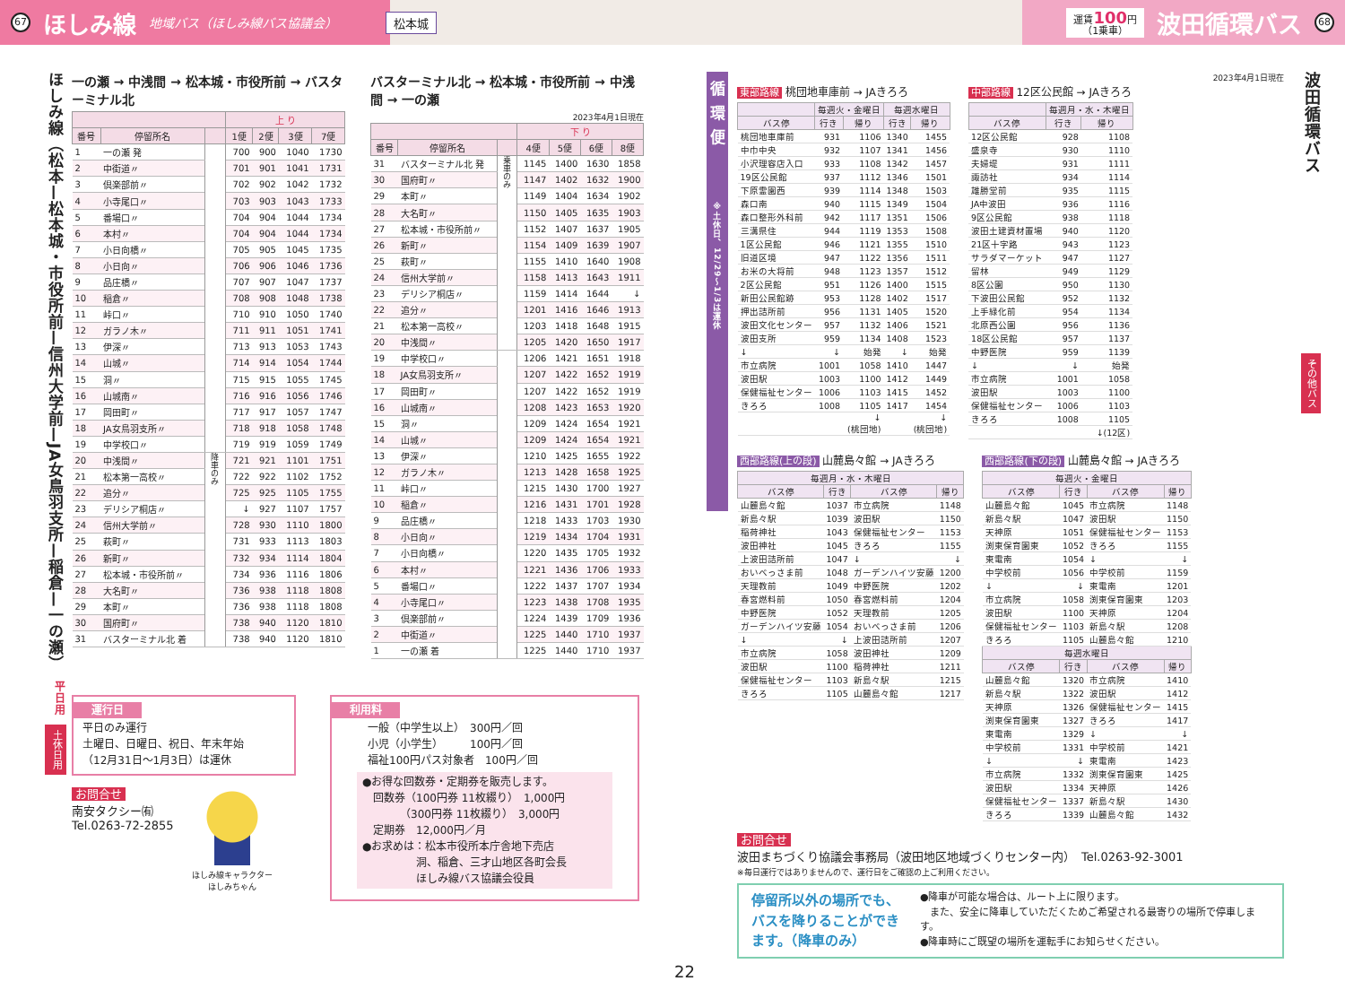67 ほしみ線 地域バス（ほしみ線バス協議会） 松本城 運賃100円
（1乗車） 波田循環バス 68
ほしみ線（松本—松本城・市役所前—信州大学前—JA女鳥羽支所—稲倉—一の瀬）
平日用
土休日用
一の瀬 → 中浅間 → 松本城・市役所前 → バスターミナル北
| | | | 上 り | | | |
| --- | --- | --- | --- | --- | --- | --- |
| 番号 | 停留所名 | | 1便 | 2便 | 3便 | 7便 |
| 1 | 一の瀬 発 | | 700 | 900 | 1040 | 1730 |
| 2 | 中街道〃 | | 701 | 901 | 1041 | 1731 |
| 3 | 倶楽部前〃 | | 702 | 902 | 1042 | 1732 |
| 4 | 小寺尾口〃 | | 703 | 903 | 1043 | 1733 |
| 5 | 番場口〃 | | 704 | 904 | 1044 | 1734 |
| 6 | 本村〃 | | 704 | 904 | 1044 | 1734 |
| 7 | 小日向橋〃 | | 705 | 905 | 1045 | 1735 |
| 8 | 小日向〃 | | 706 | 906 | 1046 | 1736 |
| 9 | 品庄橋〃 | | 707 | 907 | 1047 | 1737 |
| 10 | 稲倉〃 | | 708 | 908 | 1048 | 1738 |
| 11 | 峠口〃 | | 710 | 910 | 1050 | 1740 |
| 12 | ガラノ木〃 | | 711 | 911 | 1051 | 1741 |
| 13 | 伊深〃 | | 713 | 913 | 1053 | 1743 |
| 14 | 山城〃 | | 714 | 914 | 1054 | 1744 |
| 15 | 洞〃 | | 715 | 915 | 1055 | 1745 |
| 16 | 山城南〃 | | 716 | 916 | 1056 | 1746 |
| 17 | 岡田町〃 | | 717 | 917 | 1057 | 1747 |
| 18 | JA女鳥羽支所〃 | | 718 | 918 | 1058 | 1748 |
| 19 | 中学校口〃 | | 719 | 919 | 1059 | 1749 |
| 20 | 中浅間〃 | 降車のみ | 721 | 921 | 1101 | 1751 |
| 21 | 松本第一高校〃 | | 722 | 922 | 1102 | 1752 |
| 22 | 追分〃 | | 725 | 925 | 1105 | 1755 |
| 23 | デリシア桐店〃 | | ↓ | 927 | 1107 | 1757 |
| 24 | 信州大学前〃 | | 728 | 930 | 1110 | 1800 |
| 25 | 萩町〃 | | 731 | 933 | 1113 | 1803 |
| 26 | 新町〃 | | 732 | 934 | 1114 | 1804 |
| 27 | 松本城・市役所前〃 | | 734 | 936 | 1116 | 1806 |
| 28 | 大名町〃 | | 736 | 938 | 1118 | 1808 |
| 29 | 本町〃 | | 736 | 938 | 1118 | 1808 |
| 30 | 国府町〃 | | 738 | 940 | 1120 | 1810 |
| 31 | バスターミナル北 着 | | 738 | 940 | 1120 | 1810 |
バスターミナル北 → 松本城・市役所前 → 中浅間 → 一の瀬
2023年4月1日現在
| | | | 下 り | | | |
| --- | --- | --- | --- | --- | --- | --- |
| 番号 | 停留所名 | | 4便 | 5便 | 6便 | 8便 |
| 31 | バスターミナル北 発 | 乗車のみ | 1145 | 1400 | 1630 | 1858 |
| 30 | 国府町〃 | | 1147 | 1402 | 1632 | 1900 |
| 29 | 本町〃 | | 1149 | 1404 | 1634 | 1902 |
| 28 | 大名町〃 | | 1150 | 1405 | 1635 | 1903 |
| 27 | 松本城・市役所前〃 | | 1152 | 1407 | 1637 | 1905 |
| 26 | 新町〃 | | 1154 | 1409 | 1639 | 1907 |
| 25 | 萩町〃 | | 1155 | 1410 | 1640 | 1908 |
| 24 | 信州大学前〃 | | 1158 | 1413 | 1643 | 1911 |
| 23 | デリシア桐店〃 | | 1159 | 1414 | 1644 | ↓ |
| 22 | 追分〃 | | 1201 | 1416 | 1646 | 1913 |
| 21 | 松本第一高校〃 | | 1203 | 1418 | 1648 | 1915 |
| 20 | 中浅間〃 | | 1205 | 1420 | 1650 | 1917 |
| 19 | 中学校口〃 | | 1206 | 1421 | 1651 | 1918 |
| 18 | JA女鳥羽支所〃 | | 1207 | 1422 | 1652 | 1919 |
| 17 | 岡田町〃 | | 1207 | 1422 | 1652 | 1919 |
| 16 | 山城南〃 | | 1208 | 1423 | 1653 | 1920 |
| 15 | 洞〃 | | 1209 | 1424 | 1654 | 1921 |
| 14 | 山城〃 | | 1209 | 1424 | 1654 | 1921 |
| 13 | 伊深〃 | | 1210 | 1425 | 1655 | 1922 |
| 12 | ガラノ木〃 | | 1213 | 1428 | 1658 | 1925 |
| 11 | 峠口〃 | | 1215 | 1430 | 1700 | 1927 |
| 10 | 稲倉〃 | | 1216 | 1431 | 1701 | 1928 |
| 9 | 品庄橋〃 | | 1218 | 1433 | 1703 | 1930 |
| 8 | 小日向〃 | | 1219 | 1434 | 1704 | 1931 |
| 7 | 小日向橋〃 | | 1220 | 1435 | 1705 | 1932 |
| 6 | 本村〃 | | 1221 | 1436 | 1706 | 1933 |
| 5 | 番場口〃 | | 1222 | 1437 | 1707 | 1934 |
| 4 | 小寺尾口〃 | | 1223 | 1438 | 1708 | 1935 |
| 3 | 倶楽部前〃 | | 1224 | 1439 | 1709 | 1936 |
| 2 | 中街道〃 | | 1225 | 1440 | 1710 | 1937 |
| 1 | 一の瀬 着 | | 1225 | 1440 | 1710 | 1937 |
運行日
平日のみ運行
土曜日、日曜日、祝日、年末年始
（12月31日～1月3日）は運休
お問合せ
南安タクシー㈲
Tel.0263-72-2855
ほしみ線キャラクター
ほしみちゃん
利用料
一般（中学生以上）　300円／回
小児（小学生）　　　100円／回
福祉100円パス対象者　100円／回
●お得な回数券・定期券を販売します。
　回数券（100円券 11枚綴り）　1,000円
　　　　（300円券 11枚綴り）　3,000円
　定期券　12,000円／月
●お求めは：松本市役所本庁舎地下売店
　　　　　洞、稲倉、三才山地区各町会長
　　　　　ほしみ線バス協議会役員
循環便
※土休日、12/29～1/3は運休
2023年4月1日現在
東部路線 桃団地車庫前 → JAきろろ
| | 毎週火・金曜日 | | 毎週水曜日 | |
| --- | --- | --- | --- | --- |
| バス停 | 行き | 帰り | 行き | 帰り |
| 桃団地車庫前 | 931 | 1106 | 1340 | 1455 |
| 中巾中央 | 932 | 1107 | 1341 | 1456 |
| 小沢理容店入口 | 933 | 1108 | 1342 | 1457 |
| 19区公民館 | 937 | 1112 | 1346 | 1501 |
| 下原霊園西 | 939 | 1114 | 1348 | 1503 |
| 森口南 | 940 | 1115 | 1349 | 1504 |
| 森口整形外科前 | 942 | 1117 | 1351 | 1506 |
| 三溝県住 | 944 | 1119 | 1353 | 1508 |
| 1区公民館 | 946 | 1121 | 1355 | 1510 |
| 旧道区境 | 947 | 1122 | 1356 | 1511 |
| お米の大将前 | 948 | 1123 | 1357 | 1512 |
| 2区公民館 | 951 | 1126 | 1400 | 1515 |
| 新田公民館跡 | 953 | 1128 | 1402 | 1517 |
| 押出詰所前 | 956 | 1131 | 1405 | 1520 |
| 波田文化センター | 957 | 1132 | 1406 | 1521 |
| 波田支所 | 959 | 1134 | 1408 | 1523 |
| ↓ | ↓ | 始発 | ↓ | 始発 |
| 市立病院 | 1001 | 1058 | 1410 | 1447 |
| 波田駅 | 1003 | 1100 | 1412 | 1449 |
| 保健福祉センター | 1006 | 1103 | 1415 | 1452 |
| きろろ | 1008 | 1105 | 1417 | 1454 |
| | | ↓ (桃団地) | | ↓ (桃団地) |
中部路線 12区公民館 → JAきろろ
| | 毎週月・水・木曜日 | |
| --- | --- | --- |
| バス停 | 行き | 帰り |
| 12区公民館 | 928 | 1108 |
| 盛泉寺 | 930 | 1110 |
| 夫婦堤 | 931 | 1111 |
| 諏訪社 | 934 | 1114 |
| 雄勝堂前 | 935 | 1115 |
| JA中波田 | 936 | 1116 |
| 9区公民館 | 938 | 1118 |
| 波田土建資材置場 | 940 | 1120 |
| 21区十字路 | 943 | 1123 |
| サラダマーケット | 947 | 1127 |
| 留林 | 949 | 1129 |
| 8区公園 | 950 | 1130 |
| 下波田公民館 | 952 | 1132 |
| 上手緑化前 | 954 | 1134 |
| 北原西公園 | 956 | 1136 |
| 18区公民館 | 957 | 1137 |
| 中野医院 | 959 | 1139 |
| ↓ | ↓ | 始発 |
| 市立病院 | 1001 | 1058 |
| 波田駅 | 1003 | 1100 |
| 保健福祉センター | 1006 | 1103 |
| きろろ | 1008 | 1105 |
| | | ↓(12区) |
西部路線(上の段) 山麓島々館 → JAきろろ
| 毎週月・水・木曜日 | | | |
| --- | --- | --- | --- |
| バス停 | 行き | バス停 | 帰り |
| 山麓島々館 | 1037 | 市立病院 | 1148 |
| 新島々駅 | 1039 | 波田駅 | 1150 |
| 稲荷神社 | 1043 | 保健福祉センター | 1153 |
| 波田神社 | 1045 | きろろ | 1155 |
| 上波田詰所前 | 1047 | ↓ | ↓ |
| おいべっさま前 | 1048 | ガーデンハイツ安藤 | 1200 |
| 天理教前 | 1049 | 中野医院 | 1202 |
| 春宮燃料前 | 1050 | 春宮燃料前 | 1204 |
| 中野医院 | 1052 | 天理教前 | 1205 |
| ガーデンハイツ安藤 | 1054 | おいべっさま前 | 1206 |
| ↓ | ↓ | 上波田詰所前 | 1207 |
| 市立病院 | 1058 | 波田神社 | 1209 |
| 波田駅 | 1100 | 稲荷神社 | 1211 |
| 保健福祉センター | 1103 | 新島々駅 | 1215 |
| きろろ | 1105 | 山麓島々館 | 1217 |
西部路線(下の段) 山麓島々館 → JAきろろ
| 毎週火・金曜日 | | | |
| --- | --- | --- | --- |
| バス停 | 行き | バス停 | 帰り |
| 山麓島々館 | 1045 | 市立病院 | 1148 |
| 新島々駅 | 1047 | 波田駅 | 1150 |
| 天神原 | 1051 | 保健福祉センター | 1153 |
| 渕東保育園東 | 1052 | きろろ | 1155 |
| 東電南 | 1054 | ↓ | ↓ |
| 中学校前 | 1056 | 中学校前 | 1159 |
| ↓ | ↓ | 東電南 | 1201 |
| 市立病院 | 1058 | 渕東保育園東 | 1203 |
| 波田駅 | 1100 | 天神原 | 1204 |
| 保健福祉センター | 1103 | 新島々駅 | 1208 |
| きろろ | 1105 | 山麓島々館 | 1210 |
| 毎週水曜日 | | | |
| バス停 | 行き | バス停 | 帰り |
| 山麓島々館 | 1320 | 市立病院 | 1410 |
| 新島々駅 | 1322 | 波田駅 | 1412 |
| 天神原 | 1326 | 保健福祉センター | 1415 |
| 渕東保育園東 | 1327 | きろろ | 1417 |
| 東電南 | 1329 | ↓ | ↓ |
| 中学校前 | 1331 | 中学校前 | 1421 |
| ↓ | ↓ | 東電南 | 1423 |
| 市立病院 | 1332 | 渕東保育園東 | 1425 |
| 波田駅 | 1334 | 天神原 | 1426 |
| 保健福祉センター | 1337 | 新島々駅 | 1430 |
| きろろ | 1339 | 山麓島々館 | 1432 |
お問合せ
波田まちづくり協議会事務局（波田地区地域づくりセンター内）　Tel.0263-92-3001
※毎日運行ではありませんので、運行日をご確認の上ご利用ください。
停留所以外の場所でも、バスを降りることができます。（降車のみ）
●降車が可能な場合は、ルート上に限ります。
　また、安全に降車していただくためご希望される最寄りの場所で停車します。
●降車時にご既望の場所を運転手にお知らせください。
22
波田循環バス
その他バス